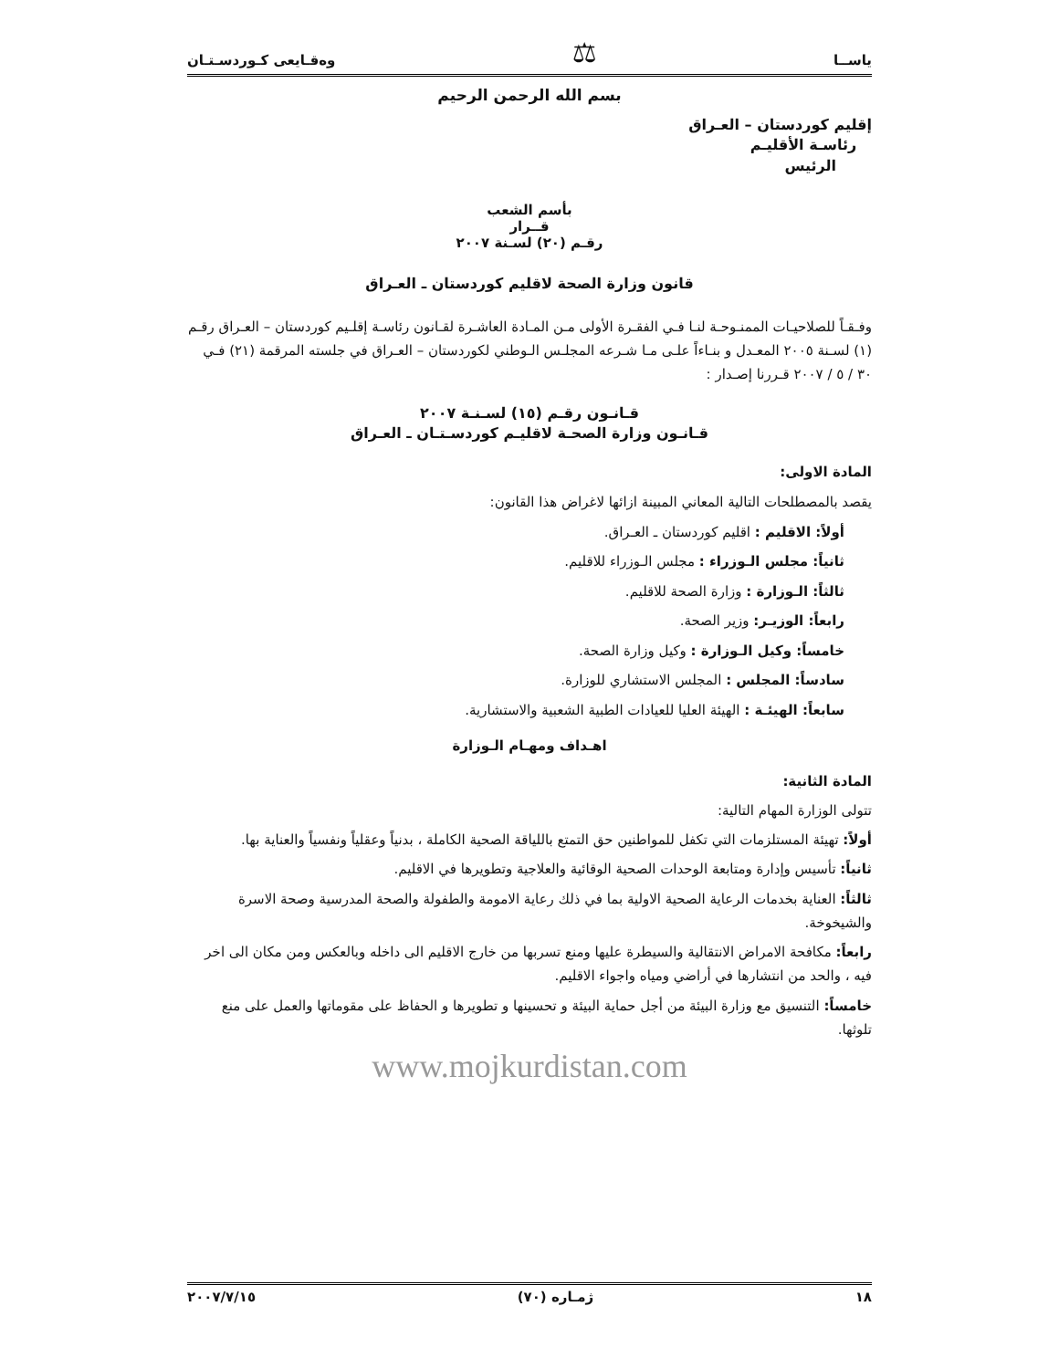ياســا ⚖ وەقـايعی کـوردسـتـان
بسم الله الرحمن الرحيم
إقليم كوردستان – العـراق
رئاسـة الأقليـم
الرئيس
بأسم الشعب
قــرار
رقـم (٢٠) لسـنة ٢٠٠٧
قانون وزارة الصحة لاقليم كوردستان ـ العـراق
وفـقـاً للصلاحيـات الممنـوحـة لنـا فـي الفقـرة الأولى مـن المـادة العاشـرة لقـانون رئاسـة إقلـيم كوردستان – العـراق رقـم (١) لسـنة ٢٠٠٥ المعـدل و بنـاءاً علـى مـا شـرعه المجلـس الـوطني لكوردستان – العـراق في جلسته المرقمة (٢١) فـي ٣٠ / ٥ / ٢٠٠٧ قـررنا إصـدار :
قـانـون رقـم (١٥) لسـنـة ٢٠٠٧
قـانـون وزارة الصحـة لاقليـم كوردسـتـان ـ العـراق
المادة الاولى:
يقصد بالمصطلحات التالية المعاني المبينة ازائها لاغراض هذا القانون:
أولاً: الاقليم : اقليم كوردستان ـ العـراق.
ثانياً: مجلس الـوزراء : مجلس الـوزراء للاقليم.
ثالثاً: الـوزارة : وزارة الصحة للاقليم.
رابعاً: الوزيـر: وزير الصحة.
خامساً: وكيل الـوزارة : وكيل وزارة الصحة.
سادساً: المجلس : المجلس الاستشاري للوزارة.
سابعاً: الهيئـة : الهيئة العليا للعيادات الطبية الشعبية والاستشارية.
اهـداف ومهـام الـوزارة
المادة الثانية:
تتولى الوزارة المهام التالية:
أولاً: تهيئة المستلزمات التي تكفل للمواطنين حق التمتع باللياقة الصحية الكاملة ، بدنياً وعقلياً ونفسياً والعناية بها.
ثانياً: تأسيس وإدارة ومتابعة الوحدات الصحية الوقائية والعلاجية وتطويرها في الاقليم.
ثالثاً: العناية بخدمات الرعاية الصحية الاولية بما في ذلك رعاية الامومة والطفولة والصحة المدرسية وصحة الاسرة والشيخوخة.
رابعاً: مكافحة الامراض الانتقالية والسيطرة عليها ومنع تسربها من خارج الاقليم الى داخله وبالعكس ومن مكان الى اخر فيه ، والحد من انتشارها في أراضي ومياه واجواء الاقليم.
خامساً: التنسيق مع وزارة البيئة من أجل حماية البيئة و تحسينها و تطويرها و الحفاظ على مقوماتها والعمل على منع تلوثها.
www.mojkurdistan.com
١٨ ژمـاره (٧٠) ٢٠٠٧/٧/١٥